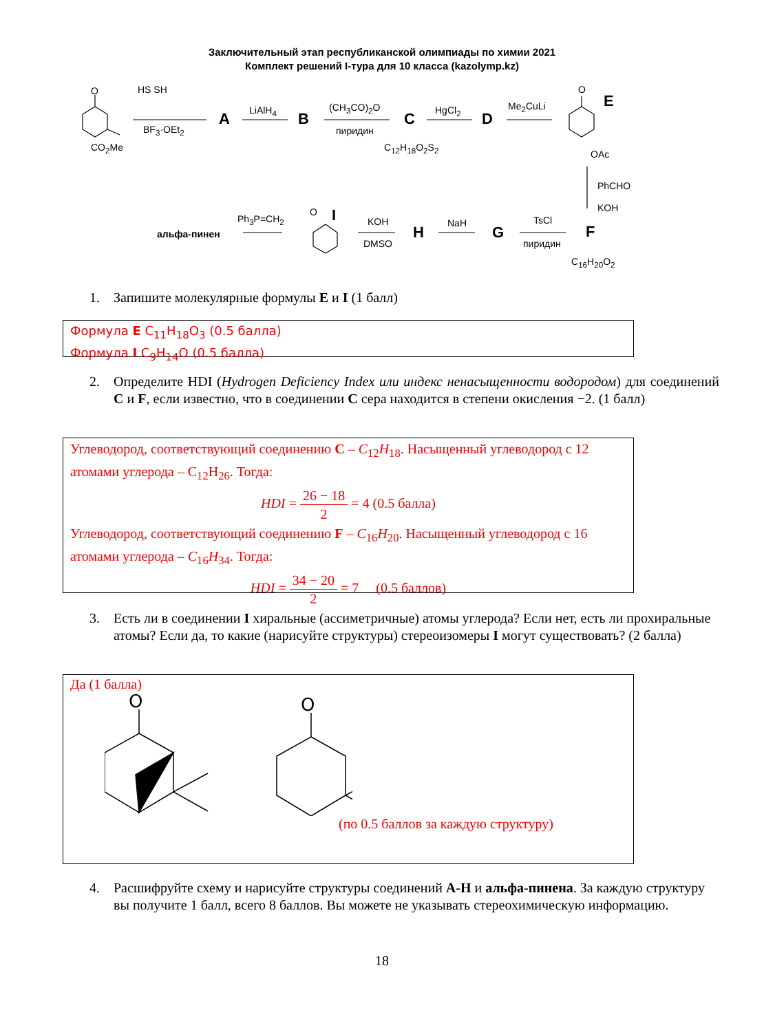Заключительный этап республиканской олимпиады по химии 2021
Комплект решений I-тура для 10 класса (kazolymp.kz)
O
CO<sub>2</sub>Me
HS SH
BF<sub>3</sub>·OEt<sub>2</sub>
A LiAlH<sub>4</sub> B
(CH<sub>3</sub>CO)<sub>2</sub>O
пиридин
C
C<sub>12</sub>H<sub>18</sub>O<sub>2</sub>S<sub>2</sub>
HgCl<sub>2</sub> D
Me<sub>2</sub>CuLi
O
E
OAc
PhCHO
KOH
F
C<sub>16</sub>H<sub>20</sub>O<sub>2</sub>
TsCl
пиридин
G
NaH
H
KOH
DMSO
O I Ph<sub>3</sub>P=CH<sub>2</sub>
альфа-пинен
1. Запишите молекулярные формулы E и I (1 балл)
Формула E C<sub>11</sub>H<sub>18</sub>O<sub>3</sub> (0.5 балла)
Формула I C<sub>9</sub>H<sub>14</sub>O (0.5 балла)
2. Определите HDI (Hydrogen Deficiency Index или индекс ненасыщенности водородом) для соединений C и F, если известно, что в соединении C сера находится в степени окисления −2. (1 балл)
Углеводород, соответствующий соединению C – C<sub>12</sub>H<sub>18</sub>. Насыщенный углеводород с 12 атомами углерода – C<sub>12</sub>H<sub>26</sub>. Тогда:
HDI = 26 − 18 2 = 4 (0.5 балла)
Углеводород, соответствующий соединению F – C<sub>16</sub>H<sub>20</sub>. Насыщенный углеводород с 16 атомами углерода – C<sub>16</sub>H<sub>34</sub>. Тогда:
HDI = 34 − 20 2 = 7 (0.5 баллов)
3. Есть ли в соединении I хиральные (ассиметричные) атомы углерода? Если нет, есть ли прохиральные атомы? Если да, то какие (нарисуйте структуры) стереоизомеры I могут существовать? (2 балла)
Да (1 балла)
O
O
(по 0.5 баллов за каждую структуру)
4. Расшифруйте схему и нарисуйте структуры соединений A-H и альфа-пинена. За каждую структуру вы получите 1 балл, всего 8 баллов. Вы можете не указывать стереохимическую информацию.
18